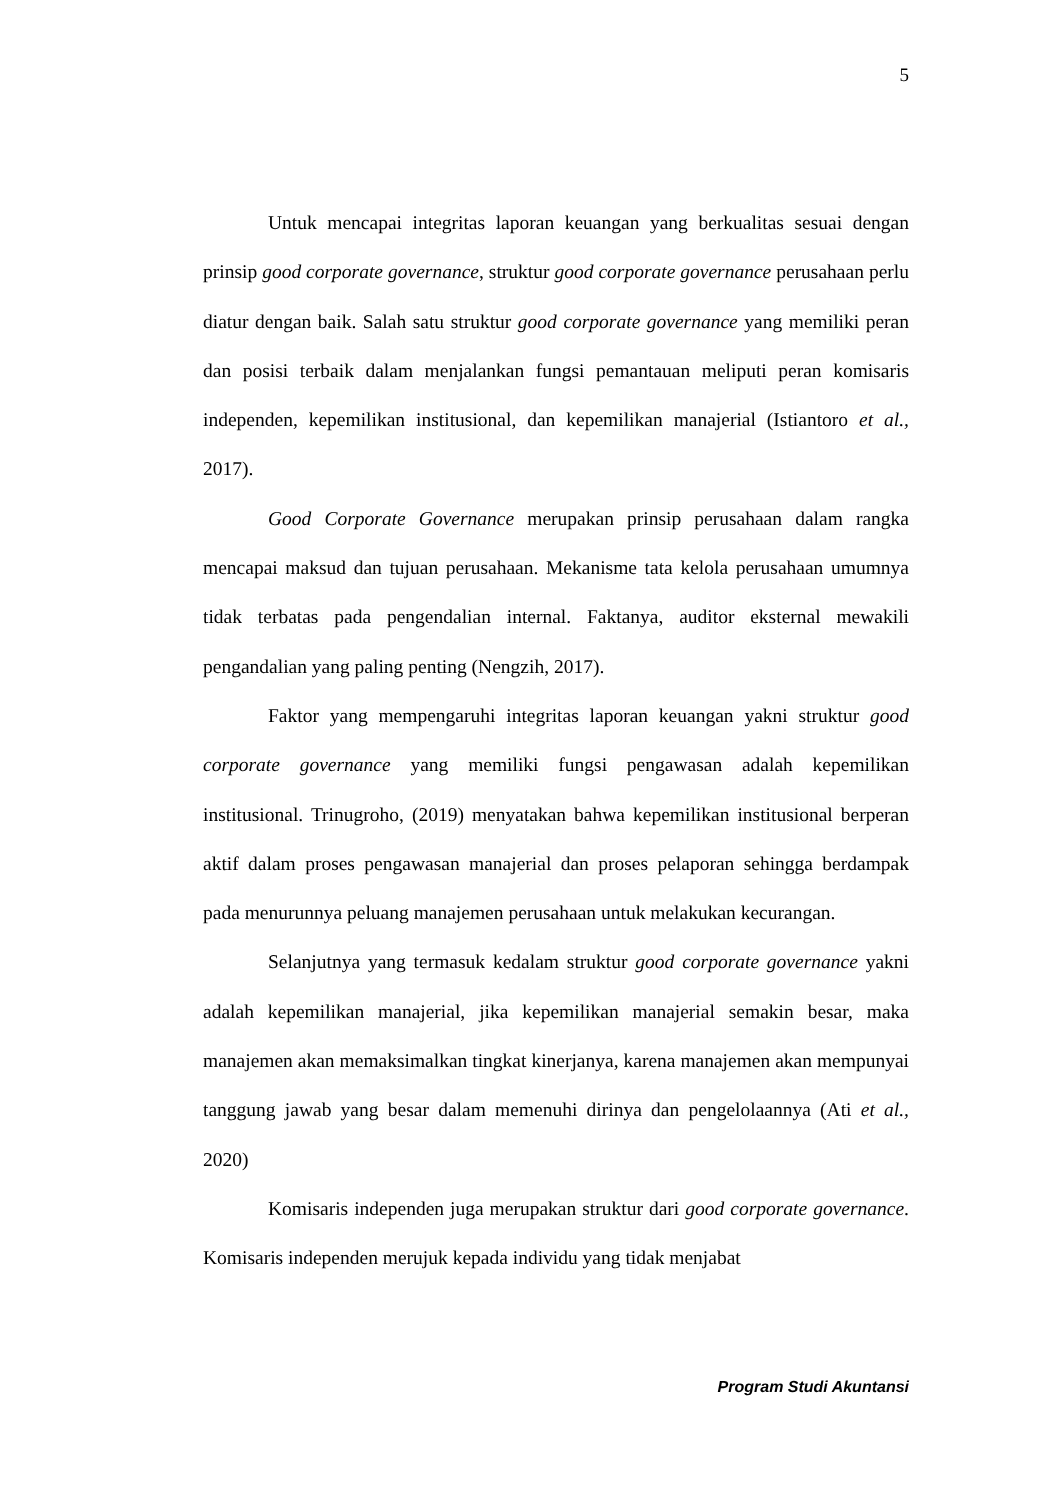5
Untuk mencapai integritas laporan keuangan yang berkualitas sesuai dengan prinsip good corporate governance, struktur good corporate governance perusahaan perlu diatur dengan baik. Salah satu struktur good corporate governance yang memiliki peran dan posisi terbaik dalam menjalankan fungsi pemantauan meliputi peran komisaris independen, kepemilikan institusional, dan kepemilikan manajerial (Istiantoro et al., 2017).
Good Corporate Governance merupakan prinsip perusahaan dalam rangka mencapai maksud dan tujuan perusahaan. Mekanisme tata kelola perusahaan umumnya tidak terbatas pada pengendalian internal. Faktanya, auditor eksternal mewakili pengandalian yang paling penting (Nengzih, 2017).
Faktor yang mempengaruhi integritas laporan keuangan yakni struktur good corporate governance yang memiliki fungsi pengawasan adalah kepemilikan institusional. Trinugroho, (2019) menyatakan bahwa kepemilikan institusional berperan aktif dalam proses pengawasan manajerial dan proses pelaporan sehingga berdampak pada menurunnya peluang manajemen perusahaan untuk melakukan kecurangan.
Selanjutnya yang termasuk kedalam struktur good corporate governance yakni adalah kepemilikan manajerial, jika kepemilikan manajerial semakin besar, maka manajemen akan memaksimalkan tingkat kinerjanya, karena manajemen akan mempunyai tanggung jawab yang besar dalam memenuhi dirinya dan pengelolaannya (Ati et al., 2020)
Komisaris independen juga merupakan struktur dari good corporate governance. Komisaris independen merujuk kepada individu yang tidak menjabat
Program Studi Akuntansi